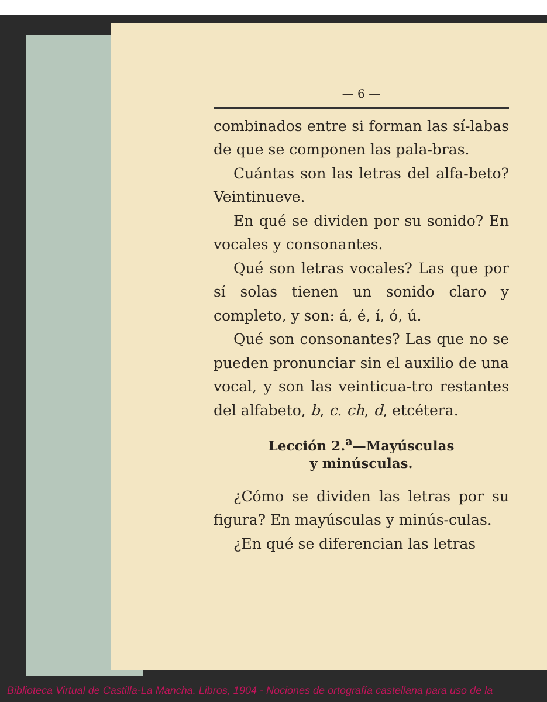— 6 —
combinados entre si forman las sí-labas de que se componen las pala-bras.
Cuántas son las letras del alfa-beto? Veintinueve.
En qué se dividen por su sonido? En vocales y consonantes.
Qué son letras vocales? Las que por sí solas tienen un sonido claro y completo, y son: á, é, í, ó, ú.
Qué son consonantes? Las que no se pueden pronunciar sin el auxilio de una vocal, y son las veinticua-tro restantes del alfabeto, b, c. ch, d, etcétera.
Lección 2.<sup>a</sup>—Mayúsculas
y minúsculas.
¿Cómo se dividen las letras por su figura? En mayúsculas y minús-culas.
¿En qué se diferencian las letras
Biblioteca Virtual de Castilla-La Mancha. Libros, 1904 - Nociones de ortografía castellana para uso de la